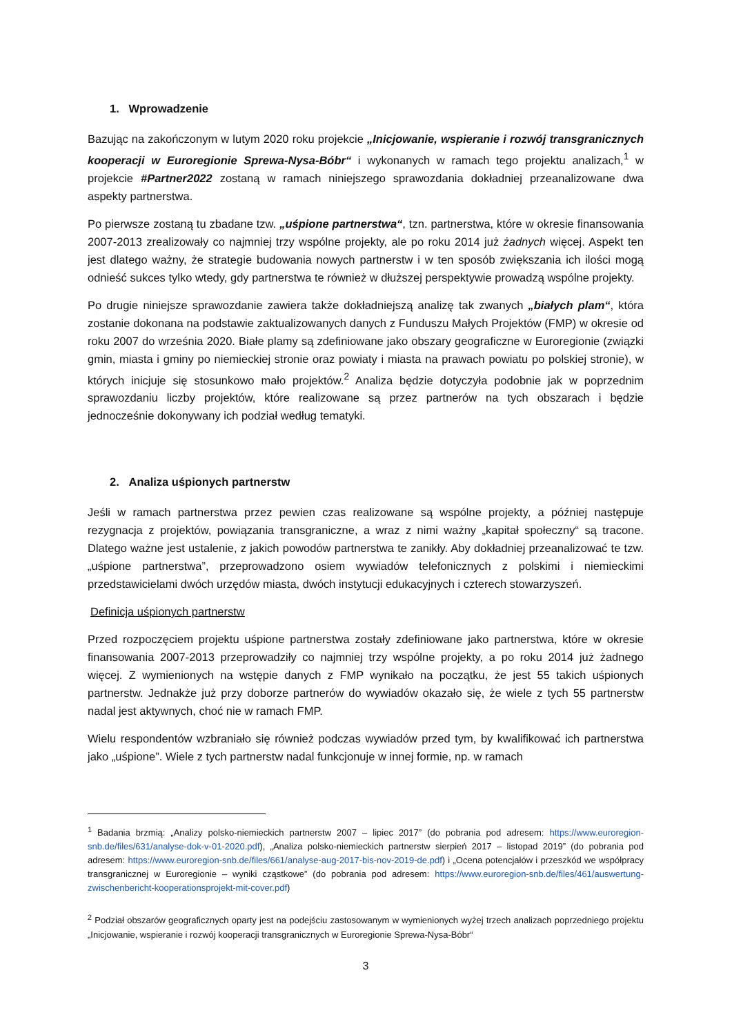1. Wprowadzenie
Bazując na zakończonym w lutym 2020 roku projekcie „Inicjowanie, wspieranie i rozwój transgranicznych kooperacji w Euroregionie Sprewa-Nysa-Bóbr“ i wykonanych w ramach tego projektu analizach,<sup>1</sup> w projekcie #Partner2022 zostaną w ramach niniejszego sprawozdania dokładniej przeanalizowane dwa aspekty partnerstwa.
Po pierwsze zostaną tu zbadane tzw. „uśpione partnerstwa“, tzn. partnerstwa, które w okresie finansowania 2007-2013 zrealizowały co najmniej trzy wspólne projekty, ale po roku 2014 już żadnych więcej. Aspekt ten jest dlatego ważny, że strategie budowania nowych partnerstw i w ten sposób zwiększania ich ilości mogą odnieść sukces tylko wtedy, gdy partnerstwa te również w dłuższej perspektywie prowadzą wspólne projekty.
Po drugie niniejsze sprawozdanie zawiera także dokładniejszą analizę tak zwanych „białych plam“, która zostanie dokonana na podstawie zaktualizowanych danych z Funduszu Małych Projektów (FMP) w okresie od roku 2007 do września 2020. Białe plamy są zdefiniowane jako obszary geograficzne w Euroregionie (związki gmin, miasta i gminy po niemieckiej stronie oraz powiaty i miasta na prawach powiatu po polskiej stronie), w których inicjuje się stosunkowo mało projektów.<sup>2</sup> Analiza będzie dotyczyła podobnie jak w poprzednim sprawozdaniu liczby projektów, które realizowane są przez partnerów na tych obszarach i będzie jednocześnie dokonywany ich podział według tematyki.
2. Analiza uśpionych partnerstw
Jeśli w ramach partnerstwa przez pewien czas realizowane są wspólne projekty, a później następuje rezygnacja z projektów, powiązania transgraniczne, a wraz z nimi ważny „kapitał społeczny“ są tracone. Dlatego ważne jest ustalenie, z jakich powodów partnerstwa te zanikły. Aby dokładniej przeanalizować te tzw. „uśpione partnerstwa”, przeprowadzono osiem wywiadów telefonicznych z polskimi i niemieckimi przedstawicielami dwóch urzędów miasta, dwóch instytucji edukacyjnych i czterech stowarzyszeń.
Definicja uśpionych partnerstw
Przed rozpoczęciem projektu uśpione partnerstwa zostały zdefiniowane jako partnerstwa, które w okresie finansowania 2007-2013 przeprowadziły co najmniej trzy wspólne projekty, a po roku 2014 już żadnego więcej. Z wymienionych na wstępie danych z FMP wynikało na początku, że jest 55 takich uśpionych partnerstw. Jednakże już przy doborze partnerów do wywiadów okazało się, że wiele z tych 55 partnerstw nadal jest aktywnych, choć nie w ramach FMP.
Wielu respondentów wzbraniało się również podczas wywiadów przed tym, by kwalifikować ich partnerstwa jako „uśpione”. Wiele z tych partnerstw nadal funkcjonuje w innej formie, np. w ramach
<sup>1</sup> Badania brzmią: „Analizy polsko-niemieckich partnerstw 2007 – lipiec 2017” (do pobrania pod adresem: https://www.euroregion-snb.de/files/631/analyse-dok-v-01-2020.pdf), „Analiza polsko-niemieckich partnerstw sierpień 2017 – listopad 2019” (do pobrania pod adresem: https://www.euroregion-snb.de/files/661/analyse-aug-2017-bis-nov-2019-de.pdf) i „Ocena potencjałów i przeszkód we współpracy transgranicznej w Euroregionie – wyniki cząstkowe” (do pobrania pod adresem: https://www.euroregion-snb.de/files/461/auswertung-zwischenbericht-kooperationsprojekt-mit-cover.pdf)
<sup>2</sup> Podział obszarów geograficznych oparty jest na podejściu zastosowanym w wymienionych wyżej trzech analizach poprzedniego projektu „Inicjowanie, wspieranie i rozwój kooperacji transgranicznych w Euroregionie Sprewa-Nysa-Bóbr“
3